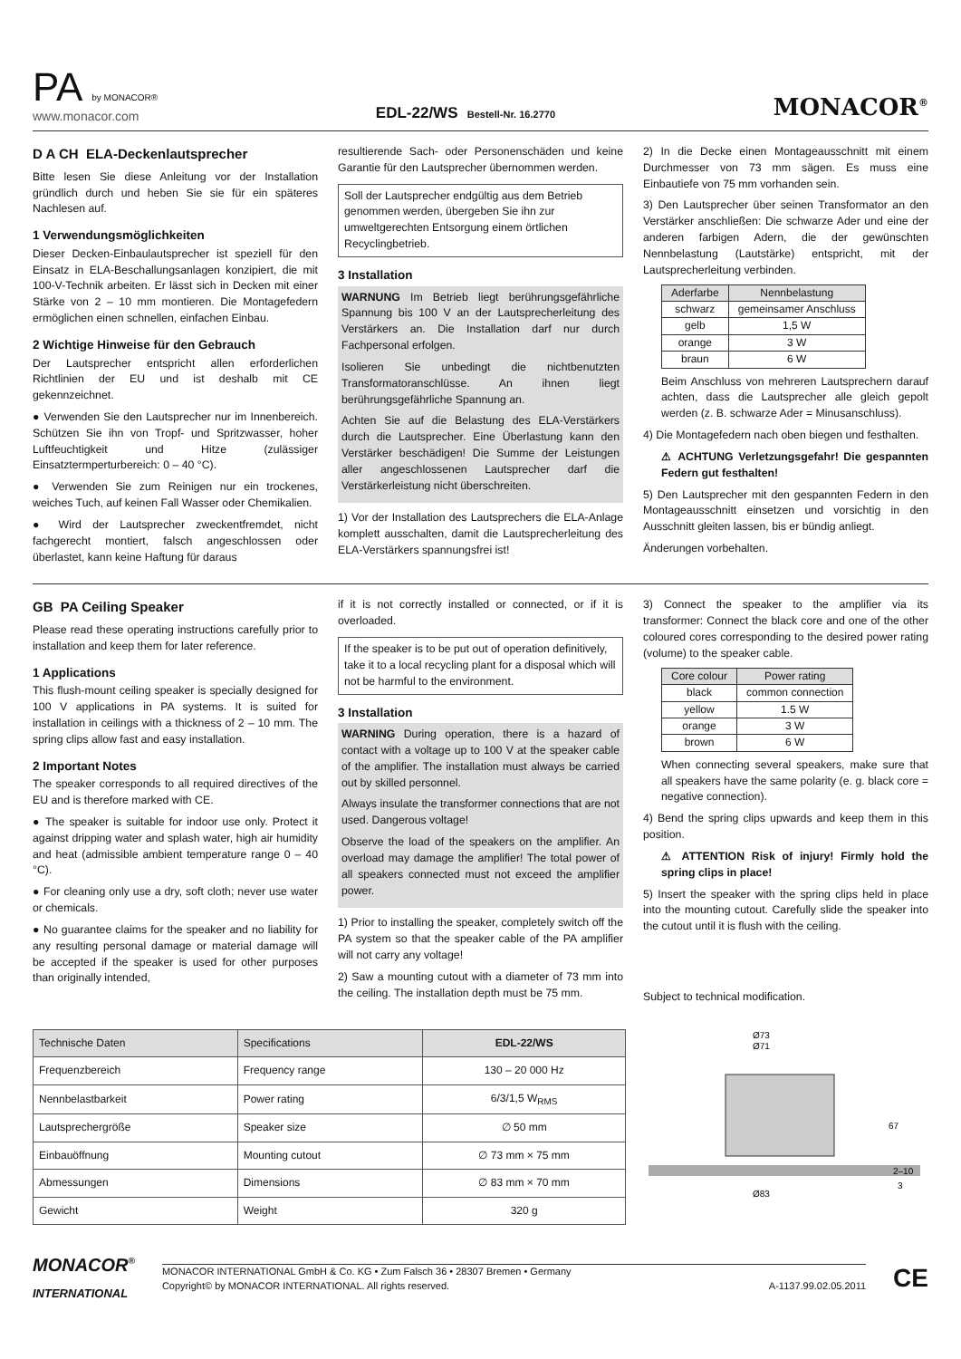PA by MONACOR®
www.monacor.com
EDL-22/WS Bestell-Nr. 16.2770
MONACOR<sup>®</sup>
D A CH ELA-Deckenlautsprecher
Bitte lesen Sie diese Anleitung vor der Installation gründlich durch und heben Sie sie für ein späteres Nachlesen auf.
1 Verwendungsmöglichkeiten
Dieser Decken-Einbaulautsprecher ist speziell für den Einsatz in ELA-Beschallungsanlagen konzipiert, die mit 100-V-Technik arbeiten. Er lässt sich in Decken mit einer Stärke von 2 – 10 mm montieren. Die Montagefedern ermöglichen einen schnellen, einfachen Einbau.
2 Wichtige Hinweise für den Gebrauch
Der Lautsprecher entspricht allen erforderlichen Richtlinien der EU und ist deshalb mit CE gekennzeichnet.
● Verwenden Sie den Lautsprecher nur im Innenbereich. Schützen Sie ihn von Tropf- und Spritzwasser, hoher Luftfeuchtigkeit und Hitze (zulässiger Einsatztermperturbereich: 0 – 40 °C).
● Verwenden Sie zum Reinigen nur ein trockenes, weiches Tuch, auf keinen Fall Wasser oder Chemikalien.
● Wird der Lautsprecher zweckentfremdet, nicht fachgerecht montiert, falsch angeschlossen oder überlastet, kann keine Haftung für daraus
resultierende Sach- oder Personenschäden und keine Garantie für den Lautsprecher übernommen werden.
Soll der Lautsprecher endgültig aus dem Betrieb genommen werden, übergeben Sie ihn zur umweltgerechten Entsorgung einem örtlichen Recyclingbetrieb.
3 Installation
WARNUNG Im Betrieb liegt berührungsgefährliche Spannung bis 100 V an der Lautsprecherleitung des Verstärkers an. Die Installation darf nur durch Fachpersonal erfolgen.
Isolieren Sie unbedingt die nichtbenutzten Transformatoranschlüsse. An ihnen liegt berührungsgefährliche Spannung an.
Achten Sie auf die Belastung des ELA-Verstärkers durch die Lautsprecher. Eine Überlastung kann den Verstärker beschädigen! Die Summe der Leistungen aller angeschlossenen Lautsprecher darf die Verstärkerleistung nicht überschreiten.
1) Vor der Installation des Lautsprechers die ELA-Anlage komplett ausschalten, damit die Lautsprecherleitung des ELA-Verstärkers spannungsfrei ist!
2) In die Decke einen Montageausschnitt mit einem Durchmesser von 73 mm sägen. Es muss eine Einbautiefe von 75 mm vorhanden sein.
3) Den Lautsprecher über seinen Transformator an den Verstärker anschließen: Die schwarze Ader und eine der anderen farbigen Adern, die der gewünschten Nennbelastung (Lautstärke) entspricht, mit der Lautsprecherleitung verbinden.
| Aderfarbe | Nennbelastung |
| --- | --- |
| schwarz | gemeinsamer Anschluss |
| gelb | 1,5 W |
| orange | 3 W |
| braun | 6 W |
Beim Anschluss von mehreren Lautsprechern darauf achten, dass die Lautsprecher alle gleich gepolt werden (z. B. schwarze Ader = Minusanschluss).
4) Die Montagefedern nach oben biegen und festhalten.
⚠ ACHTUNG Verletzungsgefahr! Die gespannten Federn gut festhalten!
5) Den Lautsprecher mit den gespannten Federn in den Montageausschnitt einsetzen und vorsichtig in den Ausschnitt gleiten lassen, bis er bündig anliegt.
Änderungen vorbehalten.
GB PA Ceiling Speaker
Please read these operating instructions carefully prior to installation and keep them for later reference.
1 Applications
This flush-mount ceiling speaker is specially designed for 100 V applications in PA systems. It is suited for installation in ceilings with a thickness of 2 – 10 mm. The spring clips allow fast and easy installation.
2 Important Notes
The speaker corresponds to all required directives of the EU and is therefore marked with CE.
● The speaker is suitable for indoor use only. Protect it against dripping water and splash water, high air humidity and heat (admissible ambient temperature range 0 – 40 °C).
● For cleaning only use a dry, soft cloth; never use water or chemicals.
● No guarantee claims for the speaker and no liability for any resulting personal damage or material damage will be accepted if the speaker is used for other purposes than originally intended,
if it is not correctly installed or connected, or if it is overloaded.
If the speaker is to be put out of operation definitively, take it to a local recycling plant for a disposal which will not be harmful to the environment.
3 Installation
WARNING During operation, there is a hazard of contact with a voltage up to 100 V at the speaker cable of the amplifier. The installation must always be carried out by skilled personnel.
Always insulate the transformer connections that are not used. Dangerous voltage!
Observe the load of the speakers on the amplifier. An overload may damage the amplifier! The total power of all speakers connected must not exceed the amplifier power.
1) Prior to installing the speaker, completely switch off the PA system so that the speaker cable of the PA amplifier will not carry any voltage!
2) Saw a mounting cutout with a diameter of 73 mm into the ceiling. The installation depth must be 75 mm.
3) Connect the speaker to the amplifier via its transformer: Connect the black core and one of the other coloured cores corresponding to the desired power rating (volume) to the speaker cable.
| Core colour | Power rating |
| --- | --- |
| black | common connection |
| yellow | 1.5 W |
| orange | 3 W |
| brown | 6 W |
When connecting several speakers, make sure that all speakers have the same polarity (e. g. black core = negative connection).
4) Bend the spring clips upwards and keep them in this position.
⚠ ATTENTION Risk of injury! Firmly hold the spring clips in place!
5) Insert the speaker with the spring clips held in place into the mounting cutout. Carefully slide the speaker into the cutout until it is flush with the ceiling.
Subject to technical modification.
| Technische Daten | Specifications | EDL-22/WS |
| --- | --- | --- |
| Frequenzbereich | Frequency range | 130 – 20 000 Hz |
| Nennbelastbarkeit | Power rating | 6/3/1,5 W<sub>RMS</sub> |
| Lautsprechergröße | Speaker size | ∅ 50 mm |
| Einbauöffnung | Mounting cutout | ∅ 73 mm × 75 mm |
| Abmessungen | Dimensions | ∅ 83 mm × 70 mm |
| Gewicht | Weight | 320 g |
Ø73
Ø71
67
2–10
3
Ø83
MONACOR<sup>®</sup>
INTERNATIONAL
MONACOR INTERNATIONAL GmbH & Co. KG • Zum Falsch 36 • 28307 Bremen • Germany
Copyright© by MONACOR INTERNATIONAL. All rights reserved. A-1137.99.02.05.2011
CE